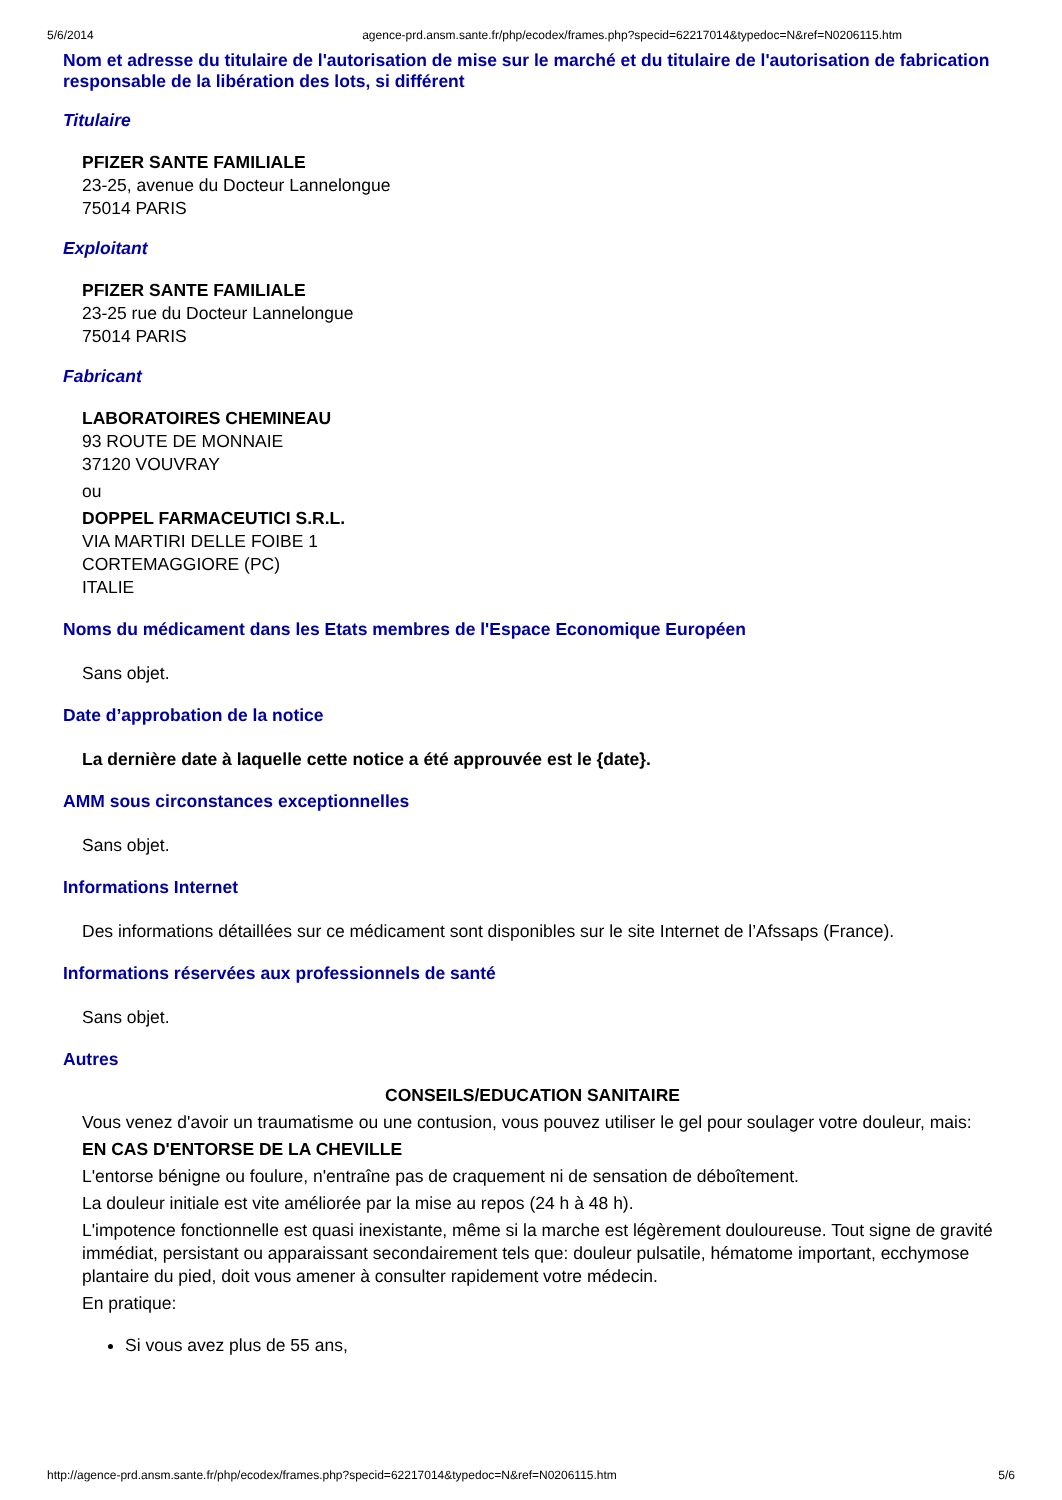5/6/2014 agence-prd.ansm.sante.fr/php/ecodex/frames.php?specid=62217014&typedoc=N&ref=N0206115.htm
Nom et adresse du titulaire de l'autorisation de mise sur le marché et du titulaire de l'autorisation de fabrication responsable de la libération des lots, si différent
Titulaire
PFIZER SANTE FAMILIALE
23-25, avenue du Docteur Lannelongue
75014 PARIS
Exploitant
PFIZER SANTE FAMILIALE
23-25 rue du Docteur Lannelongue
75014 PARIS
Fabricant
LABORATOIRES CHEMINEAU
93 ROUTE DE MONNAIE
37120 VOUVRAY
ou
DOPPEL FARMACEUTICI S.R.L.
VIA MARTIRI DELLE FOIBE 1
CORTEMAGGIORE (PC)
ITALIE
Noms du médicament dans les Etats membres de l'Espace Economique Européen
Sans objet.
Date d’approbation de la notice
La dernière date à laquelle cette notice a été approuvée est le {date}.
AMM sous circonstances exceptionnelles
Sans objet.
Informations Internet
Des informations détaillées sur ce médicament sont disponibles sur le site Internet de l’Afssaps (France).
Informations réservées aux professionnels de santé
Sans objet.
Autres
CONSEILS/EDUCATION SANITAIRE
Vous venez d'avoir un traumatisme ou une contusion, vous pouvez utiliser le gel pour soulager votre douleur, mais:
EN CAS D'ENTORSE DE LA CHEVILLE
L'entorse bénigne ou foulure, n'entraîne pas de craquement ni de sensation de déboîtement.
La douleur initiale est vite améliorée par la mise au repos (24 h à 48 h).
L'impotence fonctionnelle est quasi inexistante, même si la marche est légèrement douloureuse. Tout signe de gravité immédiat, persistant ou apparaissant secondairement tels que: douleur pulsatile, hématome important, ecchymose plantaire du pied, doit vous amener à consulter rapidement votre médecin.
En pratique:
Si vous avez plus de 55 ans,
http://agence-prd.ansm.sante.fr/php/ecodex/frames.php?specid=62217014&typedoc=N&ref=N0206115.htm 5/6